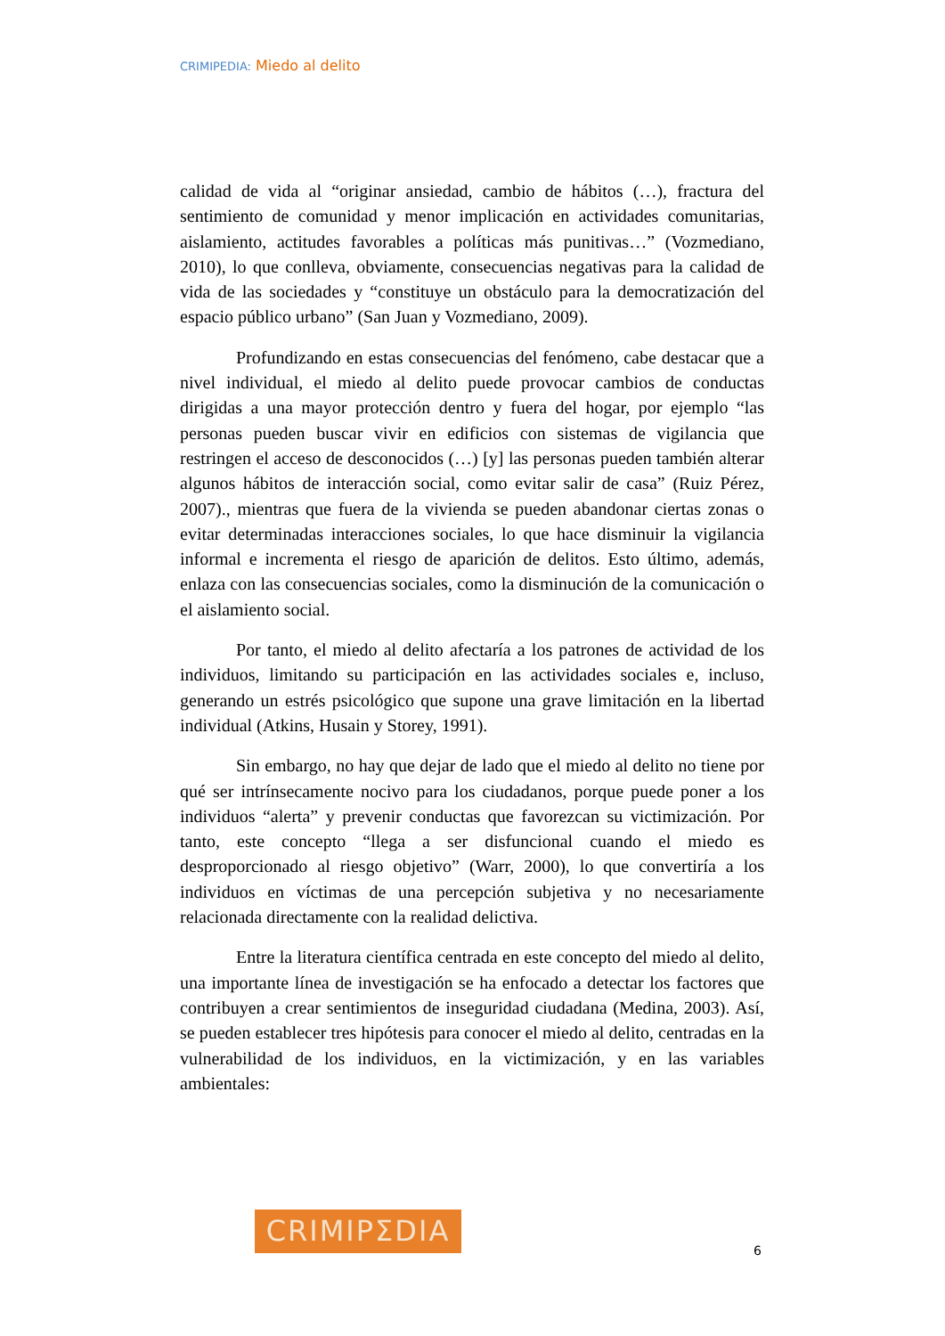CRIMIPEDIA: Miedo al delito
calidad de vida al “originar ansiedad, cambio de hábitos (…), fractura del sentimiento de comunidad y menor implicación en actividades comunitarias, aislamiento, actitudes favorables a políticas más punitivas…” (Vozmediano, 2010), lo que conlleva, obviamente, consecuencias negativas para la calidad de vida de las sociedades y “constituye un obstáculo para la democratización del espacio público urbano” (San Juan y Vozmediano, 2009).
Profundizando en estas consecuencias del fenómeno, cabe destacar que a nivel individual, el miedo al delito puede provocar cambios de conductas dirigidas a una mayor protección dentro y fuera del hogar, por ejemplo “las personas pueden buscar vivir en edificios con sistemas de vigilancia que restringen el acceso de desconocidos (…) [y] las personas pueden también alterar algunos hábitos de interacción social, como evitar salir de casa” (Ruiz Pérez, 2007)., mientras que fuera de la vivienda se pueden abandonar ciertas zonas o evitar determinadas interacciones sociales, lo que hace disminuir la vigilancia informal e incrementa el riesgo de aparición de delitos. Esto último, además, enlaza con las consecuencias sociales, como la disminución de la comunicación o el aislamiento social.
Por tanto, el miedo al delito afectaría a los patrones de actividad de los individuos, limitando su participación en las actividades sociales e, incluso, generando un estrés psicológico que supone una grave limitación en la libertad individual (Atkins, Husain y Storey, 1991).
Sin embargo, no hay que dejar de lado que el miedo al delito no tiene por qué ser intrínsecamente nocivo para los ciudadanos, porque puede poner a los individuos “alerta” y prevenir conductas que favorezcan su victimización. Por tanto, este concepto “llega a ser disfuncional cuando el miedo es desproporcionado al riesgo objetivo” (Warr, 2000), lo que convertiría a los individuos en víctimas de una percepción subjetiva y no necesariamente relacionada directamente con la realidad delictiva.
Entre la literatura científica centrada en este concepto del miedo al delito, una importante línea de investigación se ha enfocado a detectar los factores que contribuyen a crear sentimientos de inseguridad ciudadana (Medina, 2003). Así, se pueden establecer tres hipótesis para conocer el miedo al delito, centradas en la vulnerabilidad de los individuos, en la victimización, y en las variables ambientales:
CRIMIPΣDIA
6